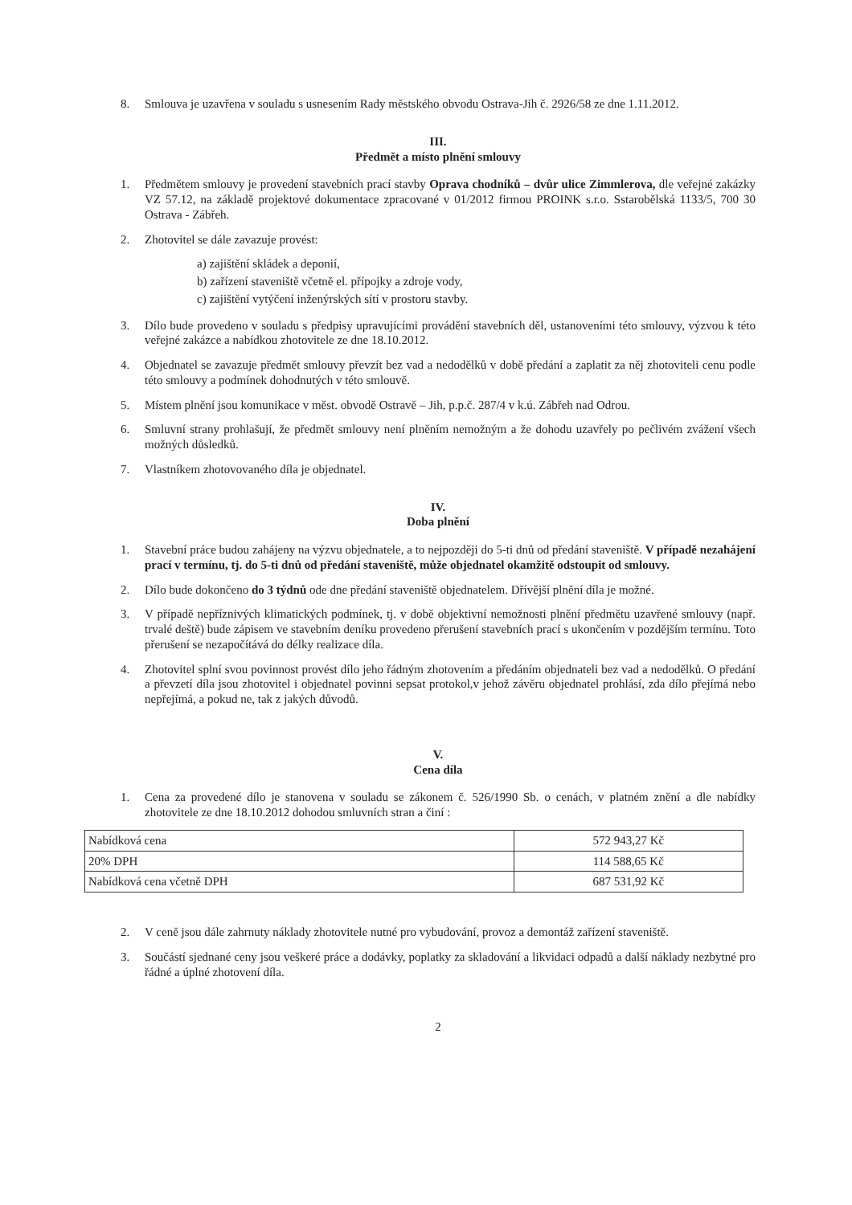8. Smlouva je uzavřena v souladu s usnesením Rady městského obvodu Ostrava-Jih č. 2926/58 ze dne 1.11.2012.
III.
Předmět a místo plnění smlouvy
1. Předmětem smlouvy je provedení stavebních prací stavby Oprava chodníků – dvůr ulice Zimmlerova, dle veřejné zakázky VZ 57.12, na základě projektové dokumentace zpracované v 01/2012 firmou PROINK s.r.o. Sstarobělská 1133/5, 700 30 Ostrava - Zábřeh.
2. Zhotovitel se dále zavazuje provést:
a) zajištění skládek a deponií,
b) zařízení staveniště včetně el. přípojky a zdroje vody,
c) zajištění vytýčení inženýrských sítí v prostoru stavby.
3. Dílo bude provedeno v souladu s předpisy upravujícími provádění stavebních děl, ustanoveními této smlouvy, výzvou k této veřejné zakázce a nabídkou zhotovitele ze dne 18.10.2012.
4. Objednatel se zavazuje předmět smlouvy převzít bez vad a nedodělků v době předání a zaplatit za něj zhotoviteli cenu podle této smlouvy a podmínek dohodnutých v této smlouvě.
5. Místem plnění jsou komunikace v měst. obvodě Ostravě – Jih, p.p.č. 287/4 v k.ú. Zábřeh nad Odrou.
6. Smluvní strany prohlašují, že předmět smlouvy není plněním nemožným a že dohodu uzavřely po pečlivém zvážení všech možných důsledků.
7. Vlastníkem zhotovovaného díla je objednatel.
IV.
Doba plnění
1. Stavební práce budou zahájeny na výzvu objednatele, a to nejpozději do 5-ti dnů od předání staveniště. V případě nezahájení prací v termínu, tj. do 5-ti dnů od předání staveniště, může objednatel okamžitě odstoupit od smlouvy.
2. Dílo bude dokončeno do 3 týdnů ode dne předání staveniště objednatelem. Dřívější plnění díla je možné.
3. V případě nepříznivých klimatických podmínek, tj. v době objektivní nemožnosti plnění předmětu uzavřené smlouvy (např. trvalé deště) bude zápisem ve stavebním deníku provedeno přerušení stavebních prací s ukončením v pozdějším termínu. Toto přerušení se nezapočítává do délky realizace díla.
4. Zhotovitel splní svou povinnost provést dílo jeho řádným zhotovením a předáním objednateli bez vad a nedodělků. O předání a převzetí díla jsou zhotovitel i objednatel povinni sepsat protokol,v jehož závěru objednatel prohlásí, zda dílo přejímá nebo nepřejímá, a pokud ne, tak z jakých důvodů.
V.
Cena díla
1. Cena za provedené dílo je stanovena v souladu se zákonem č. 526/1990 Sb. o cenách, v platném znění a dle nabídky zhotovitele ze dne 18.10.2012 dohodou smluvních stran a činí :
| Nabídková cena | 572 943,27 Kč |
| 20% DPH | 114 588,65 Kč |
| Nabídková cena včetně DPH | 687 531,92 Kč |
2. V ceně jsou dále zahrnuty náklady zhotovitele nutné pro vybudování, provoz a demontáž zařízení staveniště.
3. Součástí sjednané ceny jsou veškeré práce a dodávky, poplatky za skladování a likvidaci odpadů a další náklady nezbytné pro řádné a úplné zhotovení díla.
2